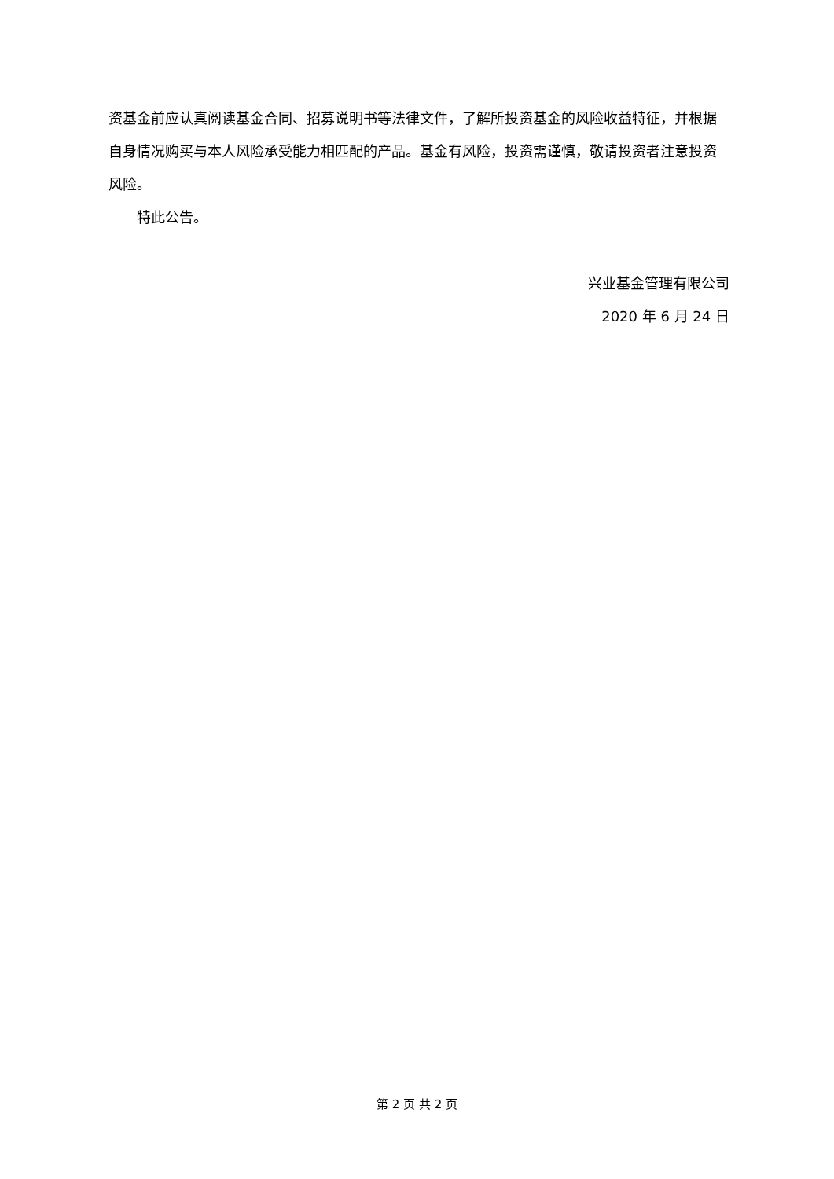资基金前应认真阅读基金合同、招募说明书等法律文件，了解所投资基金的风险收益特征，并根据自身情况购买与本人风险承受能力相匹配的产品。基金有风险，投资需谨慎，敬请投资者注意投资风险。
特此公告。
兴业基金管理有限公司
2020 年 6 月 24 日
第 2 页 共 2 页